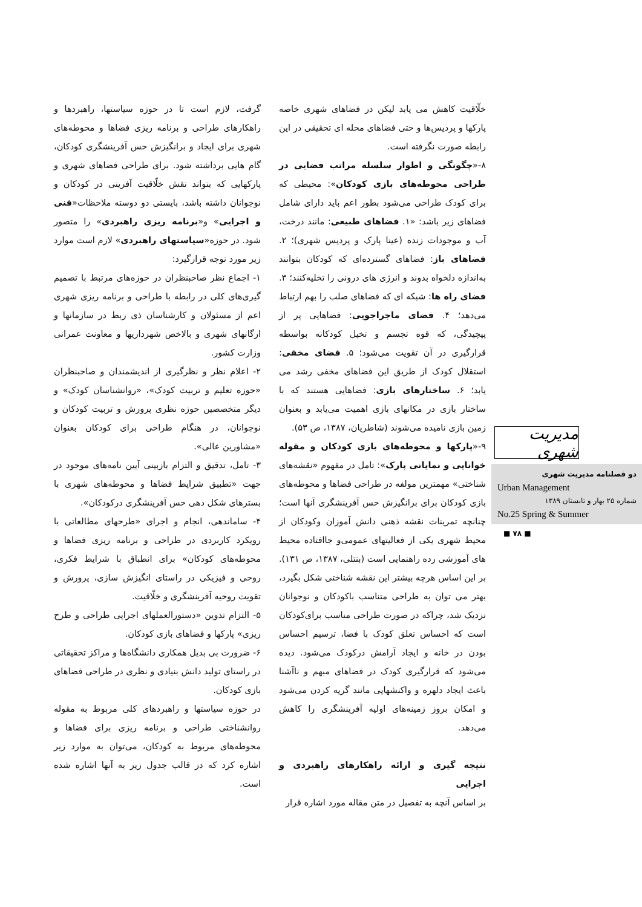خلّاقیت کاهش می یابد لیکن در فضاهای شهری خاصه پارکها و پردیس‌ها و حتی فضاهای محله ای تحقیقی در این رابطه صورت نگرفته است.
۸-«چگونگی و اطوار سلسله مراتب فضایی در طراحی محوطه‌های بازی کودکان»: محیطی که برای کودک طراحی می‌شود بطور اعم باید دارای شامل فضاهای زیر باشد: «۱. فضاهای طبیعی: مانند درخت، آب و موجودات زنده (عینا پارک و پردیس شهری)؛ ۲. فضاهای باز: فضاهای گسترده‌ای که کودکان بتوانند به‌اندازه دلخواه بدوند و انرژی های درونی را تخلیه‌کنند؛ ۳. فضای راه ها: شبکه ای که فضاهای صلب را بهم ارتباط می‌دهد؛ ۴. فضای ماجراجویی: فضاهایی پر از پیچیدگی، که قوه تجسم و تخیل کودکانه بواسطه قرارگیری در آن تقویت می‌شود؛ ۵. فضای مخفی: استقلال کودک از طریق این فضاهای مخفی رشد می یابد؛ ۶. ساختارهای بازی: فضاهایی هستند که با ساختار بازی در مکانهای بازی اهمیت می‌یابد و بعنوان زمین بازی نامیده می‌شوند (شاطریان، ۱۳۸۷، ص ۵۳).
۹-«پارکها و محوطه‌های بازی کودکان و مقوله خوانایی و نمایانی پارک»: تامل در مفهوم «نقشه‌های شناختی» مهمترین مولفه در طراحی فضاها و محوطه‌های بازی کودکان برای برانگیزش حس آفرینشگری آنها است؛ چنانچه تمرینات نقشه ذهنی دانش آموزان وکودکان از محیط شهری یکی از فعالیتهای عمومی‌و جاافتاده محیط های آموزشی رده راهنمایی است (بنتلی، ۱۳۸۷، ص ۱۳۱). بر این اساس هرچه بیشتر این نقشه شناختی شکل بگیرد، بهتر می توان به طراحی متناسب باکودکان و نوجوانان نزدیک شد، چراکه در صورت طراحی مناسب برای‌کودکان است که احساس تعلق کودک با فضا، ترسیم احساس بودن در خانه و ایجاد آرامش درکودک می‌شود. دیده می‌شود که قرارگیری کودک در فضاهای مبهم و ناآشنا باعث ایجاد دلهره و واکنشهایی مانند گریه کردن می‌شود و امکان بروز زمینه‌های اولیه آفرینشگری را کاهش می‌دهد.
نتیجه گیری و ارائه راهکارهای راهبردی و اجرایی
بر اساس آنچه به تفصیل در متن مقاله مورد اشاره قرار
گرفت، لازم است تا در حوزه سیاستها، راهبردها و راهکارهای طراحی و برنامه ریزی فضاها و محوطه‌های شهری برای ایجاد و برانگیزش حس آفرینشگری کودکان، گام هایی برداشته شود. برای طراحی فضاهای شهری و پارکهایی که بتواند نقش خلّاقیت آفرینی در کودکان و نوجوانان داشته باشد، بایستی دو دوسته ملاحظات«فنی و اجرایی» و«برنامه ریزی راهبردی» را متصور شود. در حوزه«سیاستهای راهبردی» لازم است موارد زیر مورد توجه قرارگیرد:
۱- اجماع نظر صاحبنظران در حوزه‌های مرتبط با تصمیم گیری‌های کلی در رابطه با طراحی و برنامه ریزی شهری اعم از مسئولان و کارشناسان ذی ربط در سازمانها و ارگانهای شهری و بالاخص شهرداریها و معاونت عمرانی وزارت کشور.
۲- اعلام نظر و نظرگیری از اندیشمندان و صاحبنظران «حوزه تعلیم و تربیت کودک»، «روانشناسان کودک» و دیگر متخصصین حوزه نظری پرورش و تربیت کودکان و نوجوانان، در هنگام طراحی برای کودکان بعنوان «مشاورین عالی».
۳- تامل، تدقیق و التزام بازبینی آیین نامه‌های موجود در جهت «تطبیق شرایط فضاها و محوطه‌های شهری با بسترهای شکل دهی حس آفرینشگری درکودکان».
۴- ساماندهی، انجام و اجرای «طرحهای مطالعاتی با رویکرد کاربردی در طراحی و برنامه ریزی فضاها و محوطه‌های کودکان» برای انطباق با شرایط فکری، روحی و فیزیکی در راستای انگیزش سازی، پرورش و تقویت روحیه آفرینشگری و خلّاقیت.
۵- التزام تدوین «دستورالعملهای اجرایی طراحی و طرح ریزی» پارکها و فضاهای بازی کودکان.
۶- ضرورت بی بدیل همکاری دانشگاه‌ها و مراکز تحقیقاتی در راستای تولید دانش بنیادی و نظری در طراحی فضاهای بازی کودکان.
در حوزه سیاستها و راهبردهای کلی مربوط به مقوله روانشناختی طراحی و برنامه ریزی برای فضاها و محوطه‌های مربوط به کودکان، می‌توان به موارد زیر اشاره کرد که در قالب جدول زیر به آنها اشاره شده است.
مدیریت شهری
دو فصلنامه مدیریت شهری
Urban Management
شماره ۲۵ بهار و تابستان ۱۳۸۹
No.25 Spring & Summer
■ ۷۸ ■